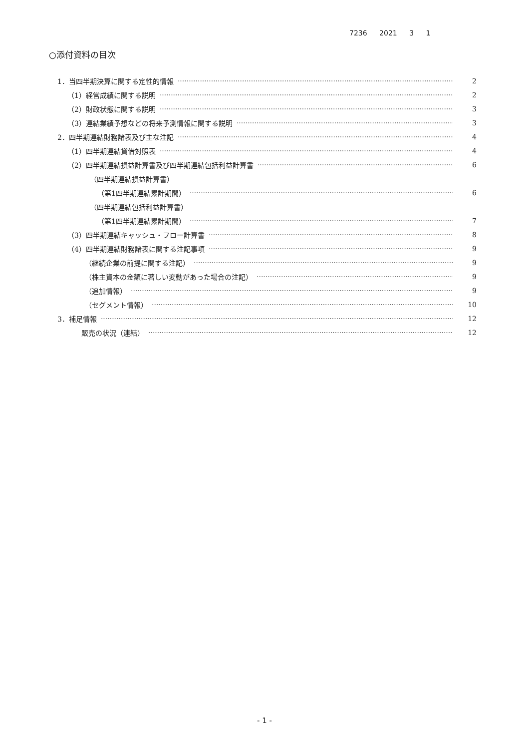7236 2021 3 1
○添付資料の目次
1．当四半期決算に関する定性的情報 2
（1）経営成績に関する説明 2
（2）財政状態に関する説明 3
（3）連結業績予想などの将来予測情報に関する説明 3
2．四半期連結財務諸表及び主な注記 4
（1）四半期連結貸借対照表 4
（2）四半期連結損益計算書及び四半期連結包括利益計算書 6
（四半期連結損益計算書）
（第1四半期連結累計期間） 6
（四半期連結包括利益計算書）
（第1四半期連結累計期間） 7
（3）四半期連結キャッシュ・フロー計算書 8
（4）四半期連結財務諸表に関する注記事項 9
（継続企業の前提に関する注記） 9
（株主資本の金額に著しい変動があった場合の注記） 9
（追加情報） 9
（セグメント情報） 10
3．補足情報 12
販売の状況（連結） 12
- 1 -